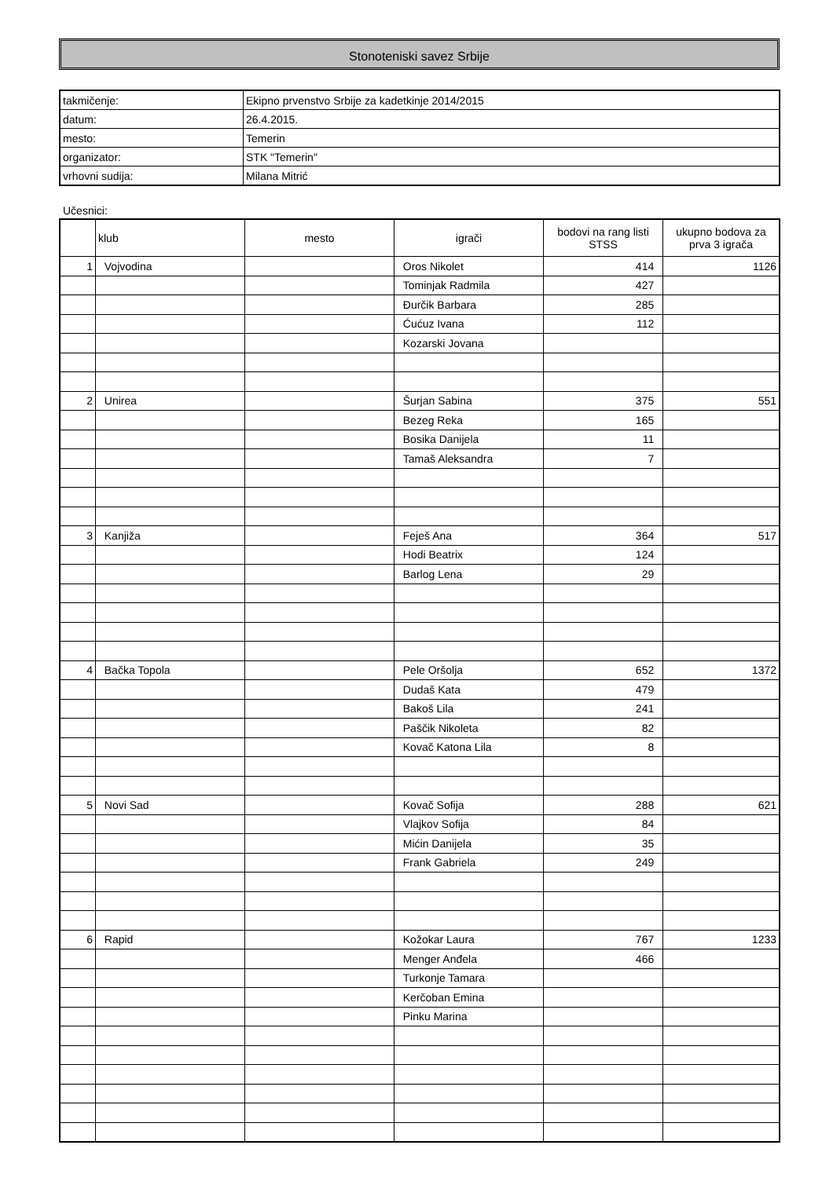Stonoteniski savez Srbije
| takmičenje: | Ekipno prvenstvo Srbije za kadetkinje 2014/2015 |
| datum: | 26.4.2015. |
| mesto: | Temerin |
| organizator: | STK "Temerin" |
| vrhovni sudija: | Milana Mitrić |
Učesnici:
| | klub | mesto | igrači | bodovi na rang listi STSS | ukupno bodova za prva 3 igrača |
| --- | --- | --- | --- | --- | --- |
| 1 | Vojvodina | | Oros Nikolet | 414 | 1126 |
| | | | Tominjak Radmila | 427 | |
| | | | Đurčik Barbara | 285 | |
| | | | Ćućuz Ivana | 112 | |
| | | | Kozarski Jovana | | |
| 2 | Unirea | | Šurjan Sabina | 375 | 551 |
| | | | Bezeg Reka | 165 | |
| | | | Bosika Danijela | 11 | |
| | | | Tamaš Aleksandra | 7 | |
| 3 | Kanjiža | | Feješ Ana | 364 | 517 |
| | | | Hodi Beatrix | 124 | |
| | | | Barlog Lena | 29 | |
| 4 | Bačka Topola | | Pele Oršolja | 652 | 1372 |
| | | | Dudaš Kata | 479 | |
| | | | Bakoš Lila | 241 | |
| | | | Paščik Nikoleta | 82 | |
| | | | Kovač Katona Lila | 8 | |
| 5 | Novi Sad | | Kovač Sofija | 288 | 621 |
| | | | Vlajkov Sofija | 84 | |
| | | | Mićin Danijela | 35 | |
| | | | Frank Gabriela | 249 | |
| 6 | Rapid | | Kožokar Laura | 767 | 1233 |
| | | | Menger Anđela | 466 | |
| | | | Turkonje Tamara | | |
| | | | Kerčoban Emina | | |
| | | | Pinku Marina | | |